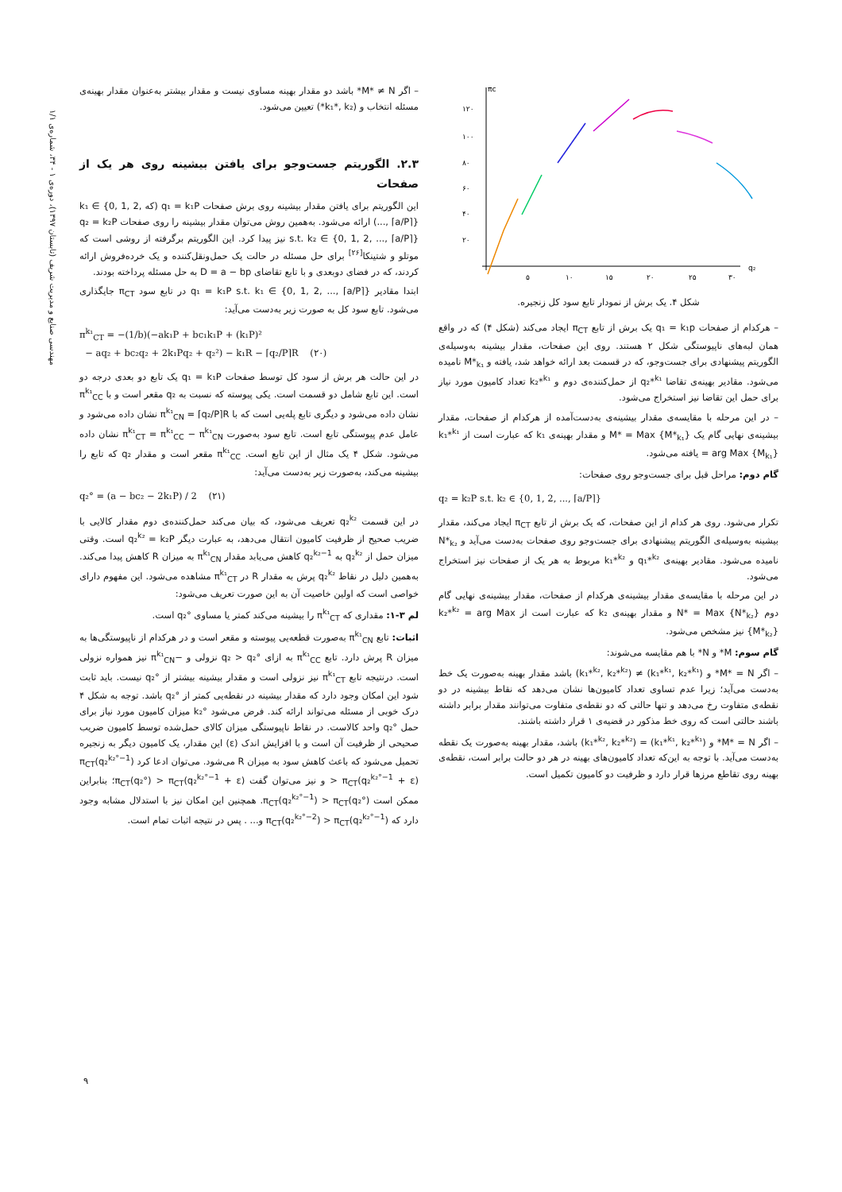مهندسی صنایع و مدیریت شریف (تابستان ۱۳۹۷)، دوره‌ی ۱ - ۳۴، شماره‌ی ۱/۱
πc
q₂
۱۲۰
۱۰۰
۸۰
۶۰
۴۰
۲۰
۵
۱۰
۱۵
۲۰
۲۵
۳۰
شکل ۴. یک برش از نمودار تابع سود کل زنجیره.
– هرکدام از صفحات q₁ = k₁p یک برش از تابع π<sub>CT</sub> ایجاد می‌کند (شکل ۴) که در واقع همان لبه‌های ناپیوستگی شکل ۲ هستند. روی این صفحات، مقدار بیشینه به‌وسیله‌ی الگوریتم پیشنهادی برای جست‌وجو، که در قسمت بعد ارائه خواهد شد، یافته و M*<sub>k₁</sub> نامیده می‌شود. مقادیر بهینه‌ی تقاضا q₂*<sup>k₁</sup> از حمل‌کننده‌ی دوم و k₂*<sup>k₁</sup> تعداد کامیون مورد نیاز برای حمل این تقاضا نیز استخراج می‌شود.
– در این مرحله با مقایسه‌ی مقدار بیشینه‌ی به‌دست‌آمده از هرکدام از صفحات، مقدار بیشینه‌ی نهایی گام یک M* = Max {M*<sub>k₁</sub>} و مقدار بهینه‌ی k₁ که عبارت است از k₁*<sup>k₁</sup> = arg Max {M<sub>k₁</sub>} یافته می‌شود.
گام دوم: مراحل قبل برای جست‌وجو روی صفحات:
q₂ = k₂P s.t. k₂ ∈ {0, 1, 2, ..., ⌈a/P⌉}
تکرار می‌شود. روی هر کدام از این صفحات، که یک برش از تابع π<sub>CT</sub> ایجاد می‌کند، مقدار بیشینه به‌وسیله‌ی الگوریتم پیشنهادی برای جست‌وجو روی صفحات به‌دست می‌آید و N*<sub>k₂</sub> نامیده می‌شود. مقادیر بهینه‌ی q₁*<sup>k₂</sup> و k₁*<sup>k₂</sup> مربوط به هر یک از صفحات نیز استخراج می‌شود.
در این مرحله با مقایسه‌ی مقدار بیشینه‌ی هرکدام از صفحات، مقدار بیشینه‌ی نهایی گام دوم N* = Max {N*<sub>k₂</sub>} و مقدار بهینه‌ی k₂ که عبارت است از k₂*<sup>k₂</sup> = arg Max {M*<sub>k₂</sub>} نیز مشخص می‌شود.
گام سوم: M* و N* با هم مقایسه می‌شوند:
– اگر M* = N* و (k₁*<sup>k₁</sup>, k₂*<sup>k₁</sup>) ≠ (k₁*<sup>k₂</sup>, k₂*<sup>k₂</sup>) باشد مقدار بهینه به‌صورت یک خط به‌دست می‌آید؛ زیرا عدم تساوی تعداد کامیون‌ها نشان می‌دهد که نقاط بیشینه در دو نقطه‌ی متفاوت رخ می‌دهد و تنها حالتی که دو نقطه‌ی متفاوت می‌توانند مقدار برابر داشته باشند حالتی است که روی خط مذکور در قضیه‌ی ۱ قرار داشته باشند.
– اگر M* = N* و (k₁*<sup>k₁</sup>, k₂*<sup>k₁</sup>) = (k₁*<sup>k₂</sup>, k₂*<sup>k₂</sup>) باشد، مقدار بهینه به‌صورت یک نقطه به‌دست می‌آید. با توجه به این‌که تعداد کامیون‌های بهینه در هر دو حالت برابر است، نقطه‌ی بهینه روی تقاطع مرزها قرار دارد و ظرفیت دو کامیون تکمیل است.
– اگر M* ≠ N* باشد دو مقدار بهینه مساوی نیست و مقدار بیشتر به‌عنوان مقدار بهینه‌ی مسئله انتخاب و (k₁*, k₂*) تعیین می‌شود.
۲.۳. الگوریتم جست‌وجو برای یافتن بیشینه روی هر یک از صفحات
این الگوریتم برای یافتن مقدار بیشینه روی برش صفحات q₁ = k₁P (که k₁ ∈ {0, 1, 2, ..., ⌈a/P⌉}) ارائه می‌شود. به‌همین روش می‌توان مقدار بیشینه را روی صفحات q₂ = k₂P s.t. k₂ ∈ {0, 1, 2, ..., ⌈a/P⌉} نیز پیدا کرد. این الگوریتم برگرفته از روشی است که موتلو و شتینکا<sup>[۲۶]</sup> برای حل مسئله در حالت یک حمل‌ونقل‌کننده و یک خرده‌فروش ارائه کردند، که در فضای دوبعدی و با تابع تقاضای D = a − bp به حل مسئله پرداخته بودند.
ابتدا مقادیر q₁ = k₁P s.t. k₁ ∈ {0, 1, 2, ..., ⌈a/P⌉} در تابع سود π<sub>CT</sub> جایگذاری می‌شود. تابع سود کل به صورت زیر به‌دست می‌آید:
π<sup>k₁</sup><sub>CT</sub> = −(1/b)(−ak₁P + bc₁k₁P + (k₁P)²
− aq₂ + bc₂q₂ + 2k₁Pq₂ + q₂²) − k₁R − ⌈q₂/P⌉R (۲۰)
در این حالت هر برش از سود کل توسط صفحات q₁ = k₁P یک تابع دو بعدی درجه دو است. این تابع شامل دو قسمت است. یکی پیوسته که نسبت به q₂ مقعر است و با π<sup>k₁</sup><sub>CC</sub> نشان داده می‌شود و دیگری تابع پله‌یی است که با π<sup>k₁</sup><sub>CN</sub> = ⌈q₂/P⌉R نشان داده می‌شود و عامل عدم پیوستگی تابع است. تابع سود به‌صورت π<sup>k₁</sup><sub>CT</sub> = π<sup>k₁</sup><sub>CC</sub> − π<sup>k₁</sup><sub>CN</sub> نشان داده می‌شود. شکل ۴ یک مثال از این تابع است. π<sup>k₁</sup><sub>CC</sub> مقعر است و مقدار q₂ که تابع را بیشینه می‌کند، به‌صورت زیر به‌دست می‌آید:
q₂° = (a − bc₂ − 2k₁P) / 2 (۲۱)
در این قسمت q₂<sup>k₂</sup> تعریف می‌شود، که بیان می‌کند حمل‌کننده‌ی دوم مقدار کالایی با ضریب صحیح از ظرفیت کامیون انتقال می‌دهد، به عبارت دیگر q₂<sup>k₂</sup> = k₂P است. وقتی میزان حمل از q₂<sup>k₂</sup> به q₂<sup>k₂−1</sup> کاهش می‌یابد مقدار π<sup>k₁</sup><sub>CN</sub> به میزان R کاهش پیدا می‌کند. به‌همین دلیل در نقاط q₂<sup>k₂</sup> پرش به مقدار R در π<sup>k₁</sup><sub>CT</sub> مشاهده می‌شود. این مفهوم دارای خواصی است که اولین خاصیت آن به این صورت تعریف می‌شود:
لم ۳-۱: مقداری که π<sup>k₁</sup><sub>CT</sub> را بیشینه می‌کند کمتر یا مساوی q₂° است.
اثبات: تابع π<sup>k₁</sup><sub>CN</sub> به‌صورت قطعه‌یی پیوسته و مقعر است و در هرکدام از ناپیوستگی‌ها به میزان R پرش دارد. تابع π<sup>k₁</sup><sub>CC</sub> به ازای q₂ > q₂° نزولی و −π<sup>k₁</sup><sub>CN</sub> نیز همواره نزولی است. درنتیجه تابع π<sup>k₁</sup><sub>CT</sub> نیز نزولی است و مقدار بیشینه بیشتر از q₂° نیست. باید ثابت شود این امکان وجود دارد که مقدار بیشینه در نقطه‌یی کمتر از q₂° باشد. توجه به شکل ۴ درک خوبی از مسئله می‌تواند ارائه کند. فرض می‌شود k₂° میزان کامیون مورد نیاز برای حمل q₂° واحد کالاست. در نقاط ناپیوستگی میزان کالای حمل‌شده توسط کامیون ضریب صحیحی از ظرفیت آن است و با افزایش اندک (ε) این مقدار، یک کامیون دیگر به زنجیره تحمیل می‌شود که باعث کاهش سود به میزان R می‌شود. می‌توان ادعا کرد π<sub>CT</sub>(q₂<sup>k₂°−1</sup>) > π<sub>CT</sub>(q₂<sup>k₂°−1</sup> + ε) و نیز می‌توان گفت π<sub>CT</sub>(q₂°) > π<sub>CT</sub>(q₂<sup>k₂°−1</sup> + ε)؛ بنابراین ممکن است π<sub>CT</sub>(q₂<sup>k₂°−1</sup>) > π<sub>CT</sub>(q₂°). همچنین این امکان نیز با استدلال مشابه وجود دارد که π<sub>CT</sub>(q₂<sup>k₂°−2</sup>) > π<sub>CT</sub>(q₂<sup>k₂°−1</sup>) و... . پس در نتیجه اثبات تمام است.
۹